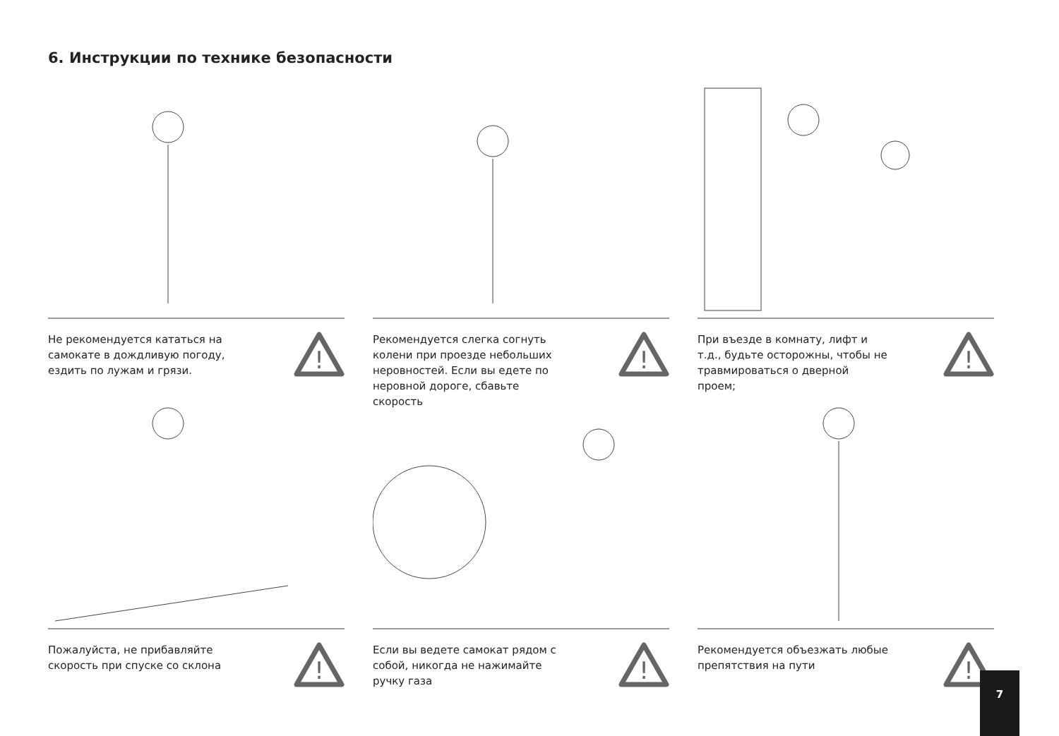6. Инструкции по технике безопасности
Не рекомендуется кататься на самокате в дождливую погоду, ездить по лужам и грязи.
!
Рекомендуется слегка согнуть колени при проезде небольших неровностей. Если вы едете по неровной дороге, сбавьте скорость
!
При въезде в комнату, лифт и т.д., будьте осторожны, чтобы не травмироваться о дверной проем;
!
Пожалуйста, не прибавляйте скорость при спуске со склона
!
Если вы ведете самокат рядом с собой, никогда не нажимайте ручку газа
!
Рекомендуется объезжать любые препятствия на пути
!
7